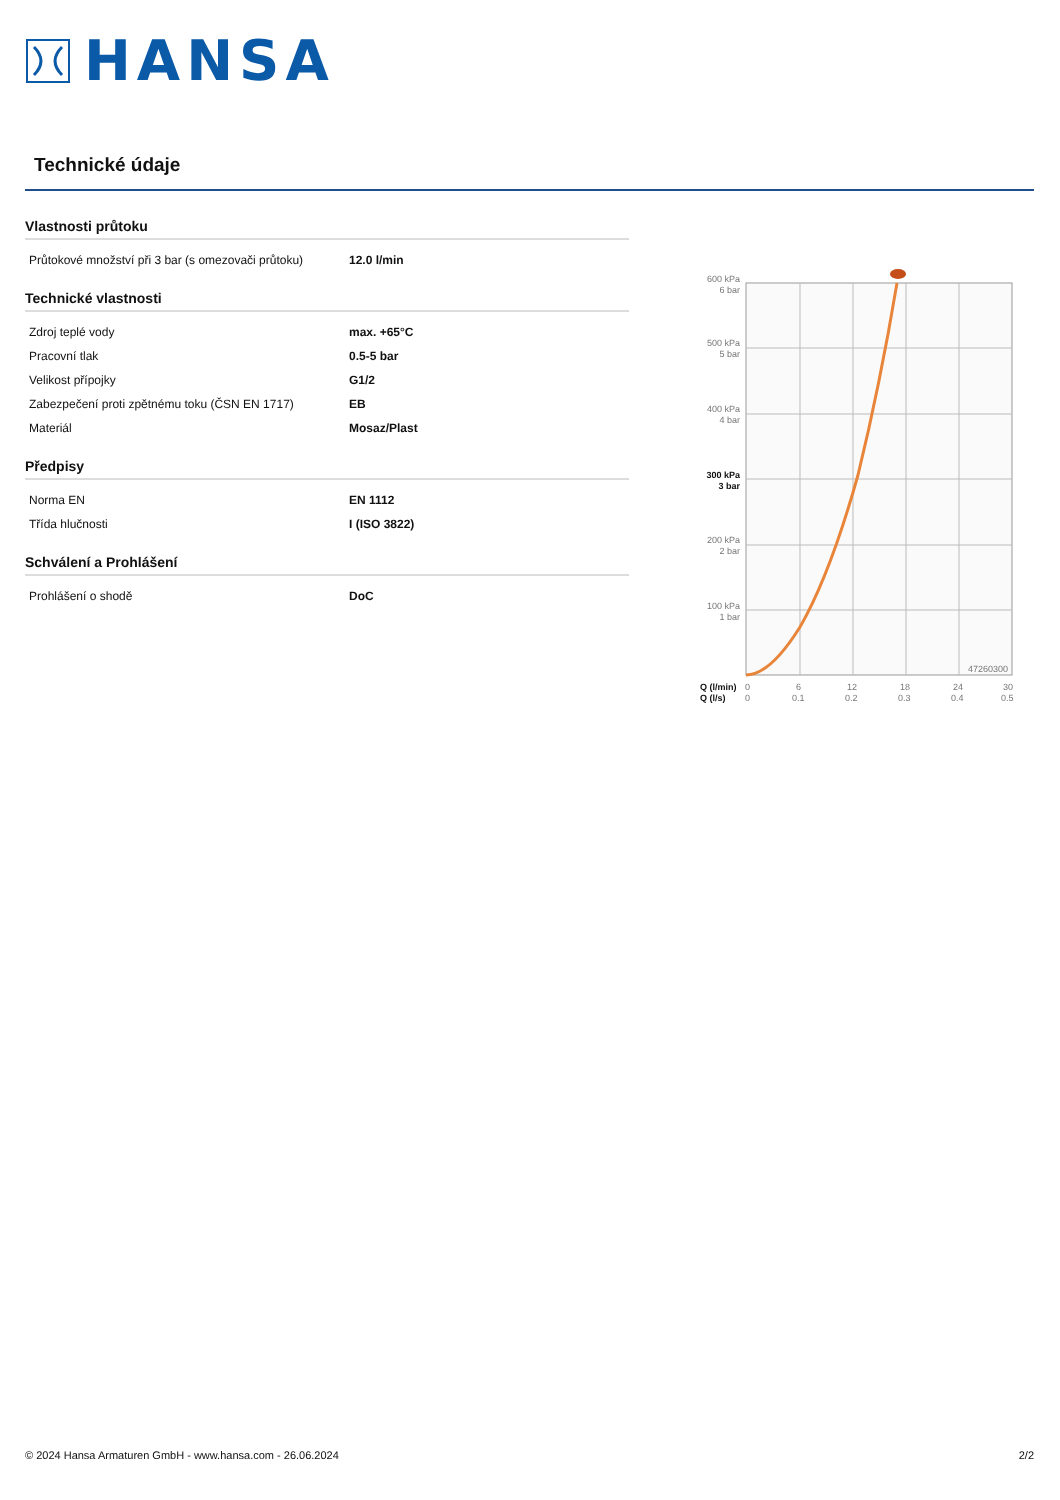HANSA
Technické údaje
Vlastnosti průtoku
| Průtokové množství při 3 bar (s omezovači průtoku) | 12.0 l/min |
Technické vlastnosti
| Zdroj teplé vody | max. +65°C |
| Pracovní tlak | 0.5-5 bar |
| Velikost přípojky | G1/2 |
| Zabezpečení proti zpětnému toku (ČSN EN 1717) | EB |
| Materiál | Mosaz/Plast |
Předpisy
| Norma EN | EN 1112 |
| Třída hlučnosti | I (ISO 3822) |
Schválení a Prohlášení
| Prohlášení o shodě | DoC |
600 kPa
6 bar
500 kPa
5 bar
400 kPa
4 bar
300 kPa
3 bar
200 kPa
2 bar
100 kPa
1 bar
47260300
Q (l/min)
Q (l/s)
0
0
6
0.1
12
0.2
18
0.3
24
0.4
30
0.5
© 2024 Hansa Armaturen GmbH - www.hansa.com - 26.06.2024 2/2